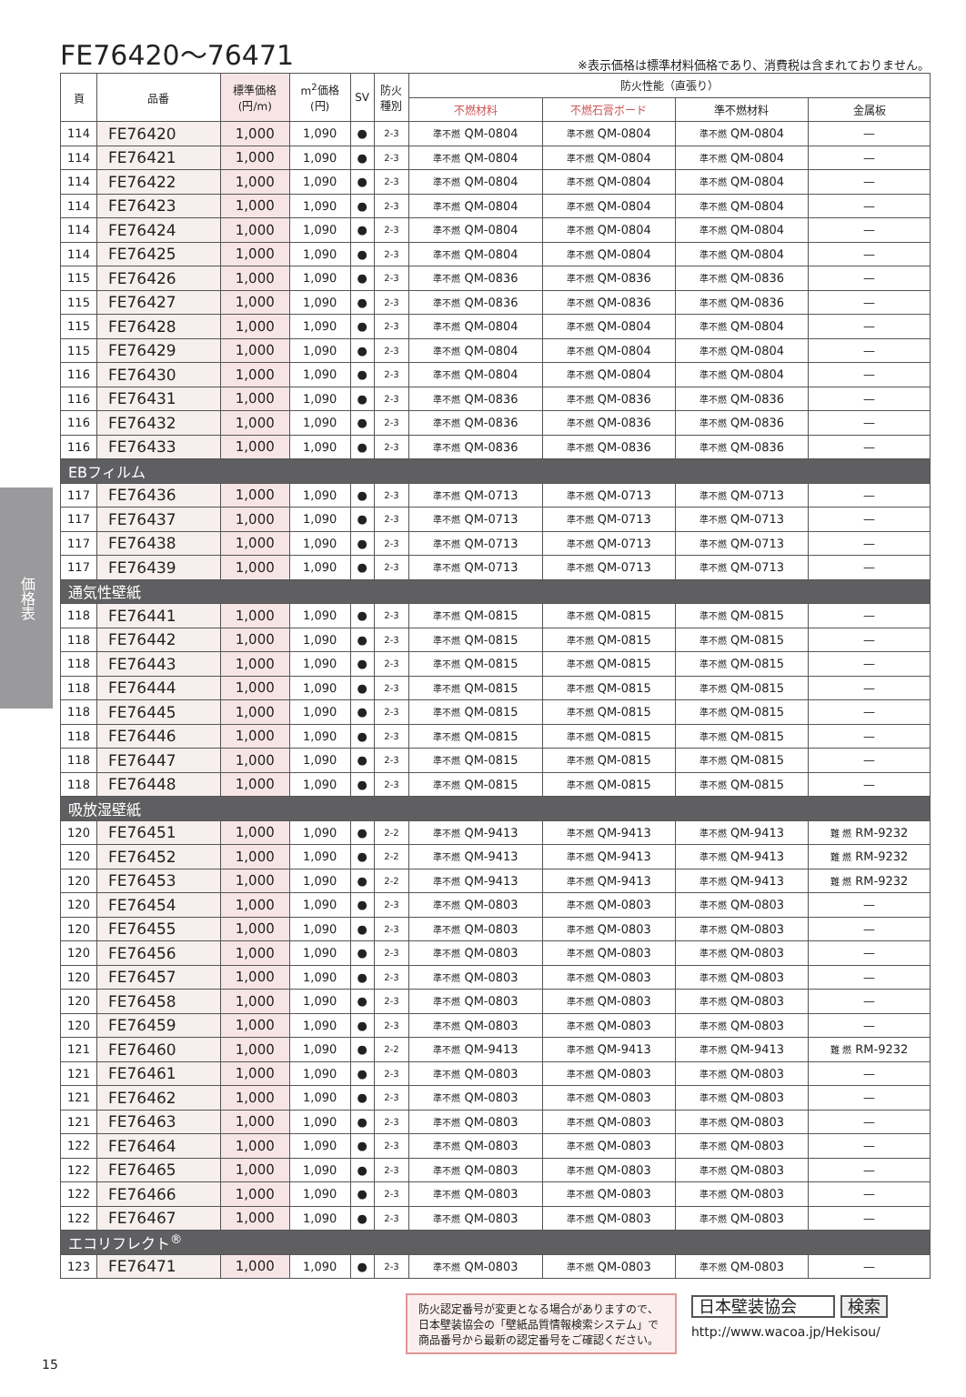価格表
FE76420〜76471
※表示価格は標準材料価格であり、消費税は含まれておりません。
| 頁 | 品番 | 標準価格 (円/m) | m<sup>2</sup>価格 (円) | SV | 防火 種別 | 防火性能（直張り） | | | |
| --- | --- | --- | --- | --- | --- | --- | --- | --- | --- |
| | | | | | | 不燃材料 | 不燃石膏ボード | 準不燃材料 | 金属板 |
| 114 | FE76420 | 1,000 | 1,090 | ● | 2-3 | 準不燃 QM-0804 | 準不燃 QM-0804 | 準不燃 QM-0804 | — |
| 114 | FE76421 | 1,000 | 1,090 | ● | 2-3 | 準不燃 QM-0804 | 準不燃 QM-0804 | 準不燃 QM-0804 | — |
| 114 | FE76422 | 1,000 | 1,090 | ● | 2-3 | 準不燃 QM-0804 | 準不燃 QM-0804 | 準不燃 QM-0804 | — |
| 114 | FE76423 | 1,000 | 1,090 | ● | 2-3 | 準不燃 QM-0804 | 準不燃 QM-0804 | 準不燃 QM-0804 | — |
| 114 | FE76424 | 1,000 | 1,090 | ● | 2-3 | 準不燃 QM-0804 | 準不燃 QM-0804 | 準不燃 QM-0804 | — |
| 114 | FE76425 | 1,000 | 1,090 | ● | 2-3 | 準不燃 QM-0804 | 準不燃 QM-0804 | 準不燃 QM-0804 | — |
| 115 | FE76426 | 1,000 | 1,090 | ● | 2-3 | 準不燃 QM-0836 | 準不燃 QM-0836 | 準不燃 QM-0836 | — |
| 115 | FE76427 | 1,000 | 1,090 | ● | 2-3 | 準不燃 QM-0836 | 準不燃 QM-0836 | 準不燃 QM-0836 | — |
| 115 | FE76428 | 1,000 | 1,090 | ● | 2-3 | 準不燃 QM-0804 | 準不燃 QM-0804 | 準不燃 QM-0804 | — |
| 115 | FE76429 | 1,000 | 1,090 | ● | 2-3 | 準不燃 QM-0804 | 準不燃 QM-0804 | 準不燃 QM-0804 | — |
| 116 | FE76430 | 1,000 | 1,090 | ● | 2-3 | 準不燃 QM-0804 | 準不燃 QM-0804 | 準不燃 QM-0804 | — |
| 116 | FE76431 | 1,000 | 1,090 | ● | 2-3 | 準不燃 QM-0836 | 準不燃 QM-0836 | 準不燃 QM-0836 | — |
| 116 | FE76432 | 1,000 | 1,090 | ● | 2-3 | 準不燃 QM-0836 | 準不燃 QM-0836 | 準不燃 QM-0836 | — |
| 116 | FE76433 | 1,000 | 1,090 | ● | 2-3 | 準不燃 QM-0836 | 準不燃 QM-0836 | 準不燃 QM-0836 | — |
| EBフィルム | | | | | | | | | |
| 117 | FE76436 | 1,000 | 1,090 | ● | 2-3 | 準不燃 QM-0713 | 準不燃 QM-0713 | 準不燃 QM-0713 | — |
| 117 | FE76437 | 1,000 | 1,090 | ● | 2-3 | 準不燃 QM-0713 | 準不燃 QM-0713 | 準不燃 QM-0713 | — |
| 117 | FE76438 | 1,000 | 1,090 | ● | 2-3 | 準不燃 QM-0713 | 準不燃 QM-0713 | 準不燃 QM-0713 | — |
| 117 | FE76439 | 1,000 | 1,090 | ● | 2-3 | 準不燃 QM-0713 | 準不燃 QM-0713 | 準不燃 QM-0713 | — |
| 通気性壁紙 | | | | | | | | | |
| 118 | FE76441 | 1,000 | 1,090 | ● | 2-3 | 準不燃 QM-0815 | 準不燃 QM-0815 | 準不燃 QM-0815 | — |
| 118 | FE76442 | 1,000 | 1,090 | ● | 2-3 | 準不燃 QM-0815 | 準不燃 QM-0815 | 準不燃 QM-0815 | — |
| 118 | FE76443 | 1,000 | 1,090 | ● | 2-3 | 準不燃 QM-0815 | 準不燃 QM-0815 | 準不燃 QM-0815 | — |
| 118 | FE76444 | 1,000 | 1,090 | ● | 2-3 | 準不燃 QM-0815 | 準不燃 QM-0815 | 準不燃 QM-0815 | — |
| 118 | FE76445 | 1,000 | 1,090 | ● | 2-3 | 準不燃 QM-0815 | 準不燃 QM-0815 | 準不燃 QM-0815 | — |
| 118 | FE76446 | 1,000 | 1,090 | ● | 2-3 | 準不燃 QM-0815 | 準不燃 QM-0815 | 準不燃 QM-0815 | — |
| 118 | FE76447 | 1,000 | 1,090 | ● | 2-3 | 準不燃 QM-0815 | 準不燃 QM-0815 | 準不燃 QM-0815 | — |
| 118 | FE76448 | 1,000 | 1,090 | ● | 2-3 | 準不燃 QM-0815 | 準不燃 QM-0815 | 準不燃 QM-0815 | — |
| 吸放湿壁紙 | | | | | | | | | |
| 120 | FE76451 | 1,000 | 1,090 | ● | 2-2 | 準不燃 QM-9413 | 準不燃 QM-9413 | 準不燃 QM-9413 | 難 燃 RM-9232 |
| 120 | FE76452 | 1,000 | 1,090 | ● | 2-2 | 準不燃 QM-9413 | 準不燃 QM-9413 | 準不燃 QM-9413 | 難 燃 RM-9232 |
| 120 | FE76453 | 1,000 | 1,090 | ● | 2-2 | 準不燃 QM-9413 | 準不燃 QM-9413 | 準不燃 QM-9413 | 難 燃 RM-9232 |
| 120 | FE76454 | 1,000 | 1,090 | ● | 2-3 | 準不燃 QM-0803 | 準不燃 QM-0803 | 準不燃 QM-0803 | — |
| 120 | FE76455 | 1,000 | 1,090 | ● | 2-3 | 準不燃 QM-0803 | 準不燃 QM-0803 | 準不燃 QM-0803 | — |
| 120 | FE76456 | 1,000 | 1,090 | ● | 2-3 | 準不燃 QM-0803 | 準不燃 QM-0803 | 準不燃 QM-0803 | — |
| 120 | FE76457 | 1,000 | 1,090 | ● | 2-3 | 準不燃 QM-0803 | 準不燃 QM-0803 | 準不燃 QM-0803 | — |
| 120 | FE76458 | 1,000 | 1,090 | ● | 2-3 | 準不燃 QM-0803 | 準不燃 QM-0803 | 準不燃 QM-0803 | — |
| 120 | FE76459 | 1,000 | 1,090 | ● | 2-3 | 準不燃 QM-0803 | 準不燃 QM-0803 | 準不燃 QM-0803 | — |
| 121 | FE76460 | 1,000 | 1,090 | ● | 2-2 | 準不燃 QM-9413 | 準不燃 QM-9413 | 準不燃 QM-9413 | 難 燃 RM-9232 |
| 121 | FE76461 | 1,000 | 1,090 | ● | 2-3 | 準不燃 QM-0803 | 準不燃 QM-0803 | 準不燃 QM-0803 | — |
| 121 | FE76462 | 1,000 | 1,090 | ● | 2-3 | 準不燃 QM-0803 | 準不燃 QM-0803 | 準不燃 QM-0803 | — |
| 121 | FE76463 | 1,000 | 1,090 | ● | 2-3 | 準不燃 QM-0803 | 準不燃 QM-0803 | 準不燃 QM-0803 | — |
| 122 | FE76464 | 1,000 | 1,090 | ● | 2-3 | 準不燃 QM-0803 | 準不燃 QM-0803 | 準不燃 QM-0803 | — |
| 122 | FE76465 | 1,000 | 1,090 | ● | 2-3 | 準不燃 QM-0803 | 準不燃 QM-0803 | 準不燃 QM-0803 | — |
| 122 | FE76466 | 1,000 | 1,090 | ● | 2-3 | 準不燃 QM-0803 | 準不燃 QM-0803 | 準不燃 QM-0803 | — |
| 122 | FE76467 | 1,000 | 1,090 | ● | 2-3 | 準不燃 QM-0803 | 準不燃 QM-0803 | 準不燃 QM-0803 | — |
| エコリフレクト<sup>®</sup> | | | | | | | | | |
| 123 | FE76471 | 1,000 | 1,090 | ● | 2-3 | 準不燃 QM-0803 | 準不燃 QM-0803 | 準不燃 QM-0803 | — |
防火認定番号が変更となる場合がありますので、日本壁装協会の「壁紙品質情報検索システム」で商品番号から最新の認定番号をご確認ください。
日本壁装協会 検索
http://www.wacoa.jp/Hekisou/
15